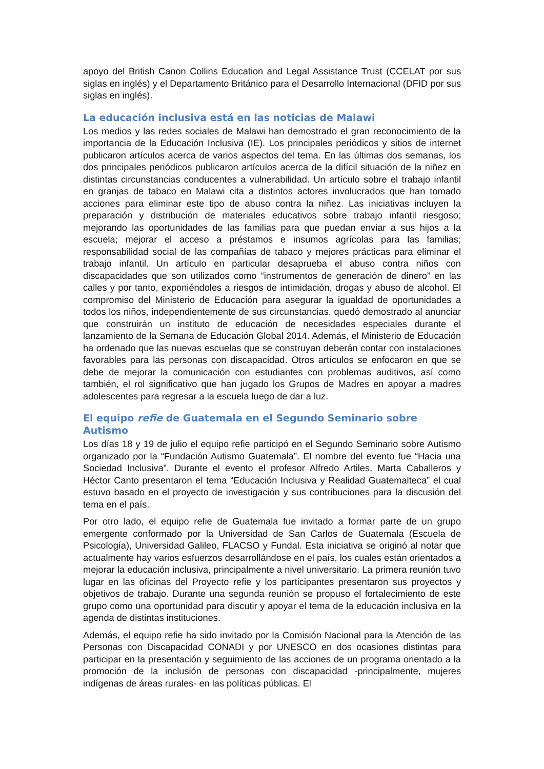apoyo del British Canon Collins Education and Legal Assistance Trust (CCELAT por sus siglas en inglés) y el Departamento Británico para el Desarrollo Internacional (DFID por sus siglas en inglés).
La educación inclusiva está en las noticias de Malawi
Los medios y las redes sociales de Malawi han demostrado el gran reconocimiento de la importancia de la Educación Inclusiva (IE). Los principales periódicos y sitios de internet publicaron artículos acerca de varios aspectos del tema. En las últimas dos semanas, los dos principales periódicos publicaron artículos acerca de la difícil situación de la niñez en distintas circunstancias conducentes a vulnerabilidad. Un artículo sobre el trabajo infantil en granjas de tabaco en Malawi cita a distintos actores involucrados que han tomado acciones para eliminar este tipo de abuso contra la niñez. Las iniciativas incluyen la preparación y distribución de materiales educativos sobre trabajo infantil riesgoso; mejorando las oportunidades de las familias para que puedan enviar a sus hijos a la escuela; mejorar el acceso a préstamos e insumos agrícolas para las familias; responsabilidad social de las compañías de tabaco y mejores prácticas para eliminar el trabajo infantil. Un artículo en particular desaprueba el abuso contra niños con discapacidades que son utilizados como “instrumentos de generación de dinero” en las calles y por tanto, exponiéndoles a riesgos de intimidación, drogas y abuso de alcohol. El compromiso del Ministerio de Educación para asegurar la igualdad de oportunidades a todos los niños, independientemente de sus circunstancias, quedó demostrado al anunciar que construirán un instituto de educación de necesidades especiales durante el lanzamiento de la Semana de Educación Global 2014. Además, el Ministerio de Educación ha ordenado que las nuevas escuelas que se construyan deberán contar con instalaciones favorables para las personas con discapacidad. Otros artículos se enfocaron en que se debe de mejorar la comunicación con estudiantes con problemas auditivos, así como también, el rol significativo que han jugado los Grupos de Madres en apoyar a madres adolescentes para regresar a la escuela luego de dar a luz.
El equipo refie de Guatemala en el Segundo Seminario sobre Autismo
Los días 18 y 19 de julio el equipo refie participó en el Segundo Seminario sobre Autismo organizado por la “Fundación Autismo Guatemala”. El nombre del evento fue “Hacia una Sociedad Inclusiva”. Durante el evento el profesor Alfredo Artiles, Marta Caballeros y Héctor Canto presentaron el tema “Educación Inclusiva y Realidad Guatemalteca” el cual estuvo basado en el proyecto de investigación y sus contribuciones para la discusión del tema en el país.
Por otro lado, el equipo refie de Guatemala fue invitado a formar parte de un grupo emergente conformado por la Universidad de San Carlos de Guatemala (Escuela de Psicología), Universidad Galileo, FLACSO y Fundal. Esta iniciativa se originó al notar que actualmente hay varios esfuerzos desarrollándose en el país, los cuales están orientados a mejorar la educación inclusiva, principalmente a nivel universitario. La primera reunión tuvo lugar en las oficinas del Proyecto refie y los participantes presentaron sus proyectos y objetivos de trabajo. Durante una segunda reunión se propuso el fortalecimiento de este grupo como una oportunidad para discutir y apoyar el tema de la educación inclusiva en la agenda de distintas instituciones.
Además, el equipo refie ha sido invitado por la Comisión Nacional para la Atención de las Personas con Discapacidad CONADI y por UNESCO en dos ocasiones distintas para participar en la presentación y seguimiento de las acciones de un programa orientado a la promoción de la inclusión de personas con discapacidad -principalmente, mujeres indígenas de áreas rurales- en las políticas públicas. El